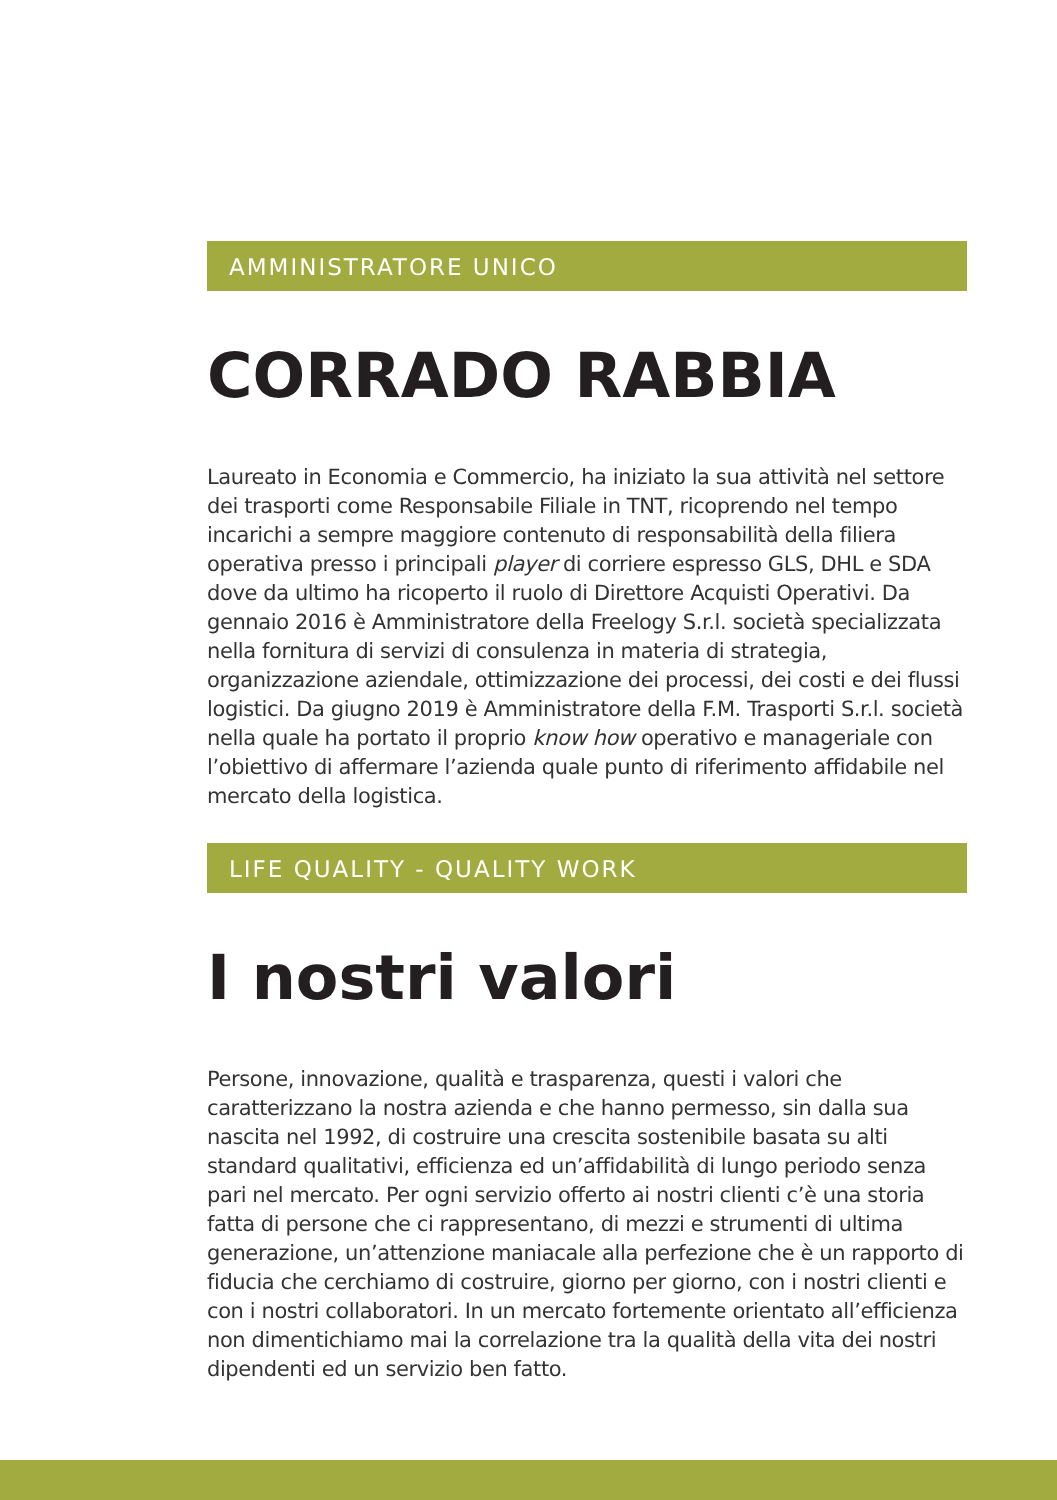AMMINISTRATORE UNICO
CORRADO RABBIA
Laureato in Economia e Commercio, ha iniziato la sua attività nel settore dei trasporti come Responsabile Filiale in TNT, ricoprendo nel tempo incarichi a sempre maggiore contenuto di responsabilità della filiera operativa presso i principali player di corriere espresso GLS, DHL e SDA dove da ultimo ha ricoperto il ruolo di Direttore Acquisti Operativi. Da gennaio 2016 è Amministratore della Freelogy S.r.l. società specializzata nella fornitura di servizi di consulenza in materia di strategia, organizzazione aziendale, ottimizzazione dei processi, dei costi e dei flussi logistici. Da giugno 2019 è Amministratore della F.M. Trasporti S.r.l. società nella quale ha portato il proprio know how operativo e manageriale con l’obiettivo di affermare l’azienda quale punto di riferimento affidabile nel mercato della logistica.
LIFE QUALITY - QUALITY WORK
I nostri valori
Persone, innovazione, qualità e trasparenza, questi i valori che caratterizzano la nostra azienda e che hanno permesso, sin dalla sua nascita nel 1992, di costruire una crescita sostenibile basata su alti standard qualitativi, efficienza ed un’affidabilità di lungo periodo senza pari nel mercato. Per ogni servizio offerto ai nostri clienti c’è una storia fatta di persone che ci rappresentano, di mezzi e strumenti di ultima generazione, un’attenzione maniacale alla perfezione che è un rapporto di fiducia che cerchiamo di costruire, giorno per giorno, con i nostri clienti e con i nostri collaboratori. In un mercato fortemente orientato all’efficienza non dimentichiamo mai la correlazione tra la qualità della vita dei nostri dipendenti ed un servizio ben fatto.